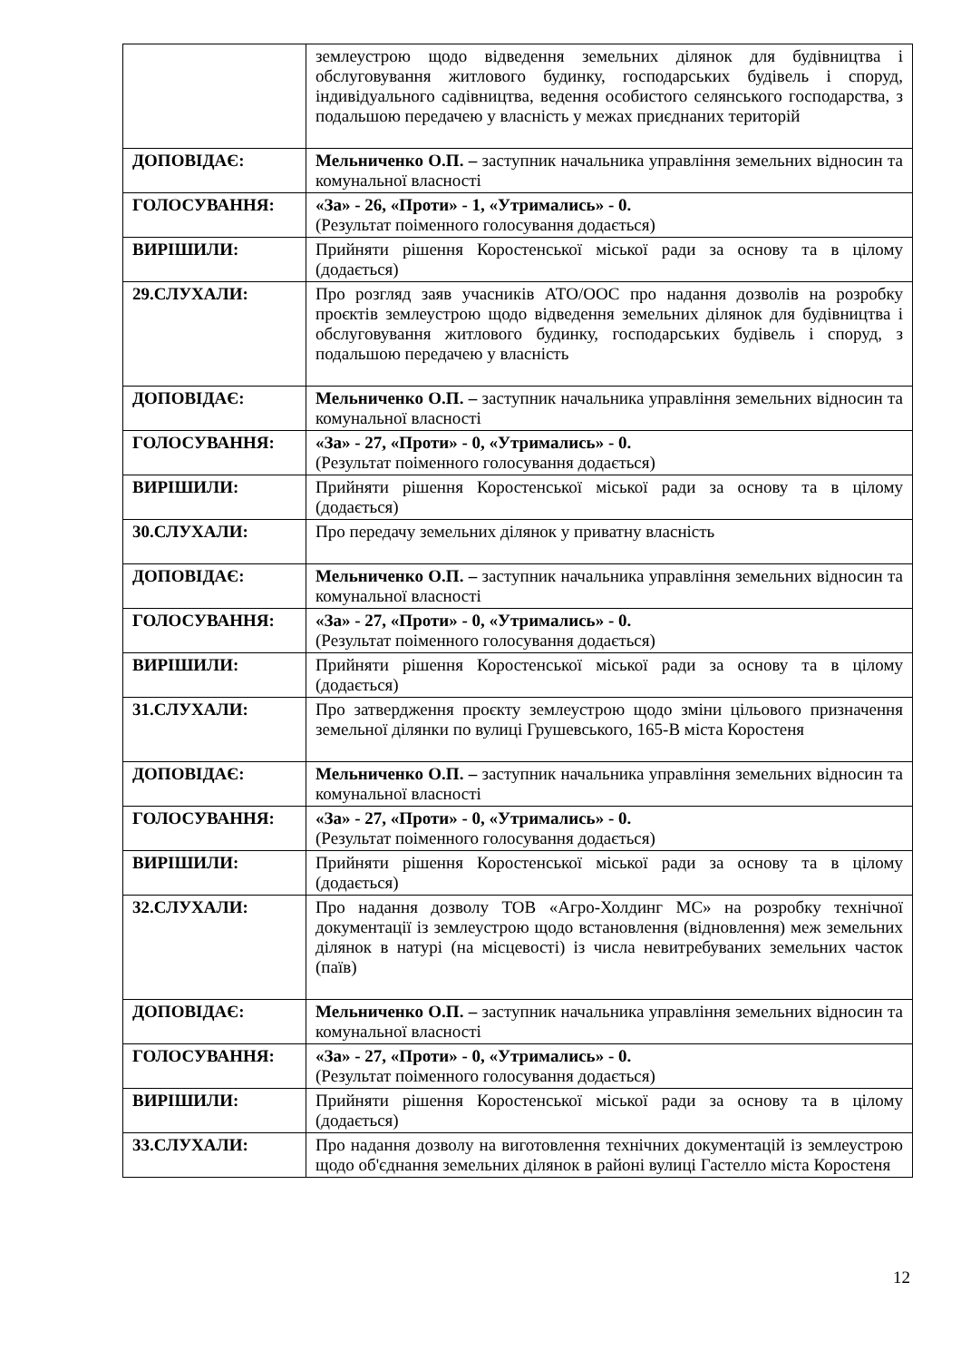| | землеустрою щодо відведення земельних ділянок для будівництва і обслуговування житлового будинку, господарських будівель і споруд, індивідуального садівництва, ведення особистого селянського господарства, з подальшою передачею у власність у межах приєднаних територій |
| ДОПОВІДАЄ: | Мельниченко О.П. – заступник начальника управління земельних відносин та комунальної власності |
| ГОЛОСУВАННЯ: | «За» - 26, «Проти» - 1, «Утримались» - 0. (Результат поіменного голосування додається) |
| ВИРІШИЛИ: | Прийняти рішення Коростенської міської ради за основу та в цілому (додається) |
| 29.СЛУХАЛИ: | Про розгляд заяв учасників АТО/ООС про надання дозволів на розробку проєктів землеустрою щодо відведення земельних ділянок для будівництва і обслуговування житлового будинку, господарських будівель і споруд, з подальшою передачею у власність |
| ДОПОВІДАЄ: | Мельниченко О.П. – заступник начальника управління земельних відносин та комунальної власності |
| ГОЛОСУВАННЯ: | «За» - 27, «Проти» - 0, «Утримались» - 0. (Результат поіменного голосування додається) |
| ВИРІШИЛИ: | Прийняти рішення Коростенської міської ради за основу та в цілому (додається) |
| 30.СЛУХАЛИ: | Про передачу земельних ділянок у приватну власність |
| ДОПОВІДАЄ: | Мельниченко О.П. – заступник начальника управління земельних відносин та комунальної власності |
| ГОЛОСУВАННЯ: | «За» - 27, «Проти» - 0, «Утримались» - 0. (Результат поіменного голосування додається) |
| ВИРІШИЛИ: | Прийняти рішення Коростенської міської ради за основу та в цілому (додається) |
| 31.СЛУХАЛИ: | Про затвердження проєкту землеустрою щодо зміни цільового призначення земельної ділянки по вулиці Грушевського, 165-В міста Коростеня |
| ДОПОВІДАЄ: | Мельниченко О.П. – заступник начальника управління земельних відносин та комунальної власності |
| ГОЛОСУВАННЯ: | «За» - 27, «Проти» - 0, «Утримались» - 0. (Результат поіменного голосування додається) |
| ВИРІШИЛИ: | Прийняти рішення Коростенської міської ради за основу та в цілому (додається) |
| 32.СЛУХАЛИ: | Про надання дозволу ТОВ «Агро-Холдинг МС» на розробку технічної документації із землеустрою щодо встановлення (відновлення) меж земельних ділянок в натурі (на місцевості) із числа невитребуваних земельних часток (паїв) |
| ДОПОВІДАЄ: | Мельниченко О.П. – заступник начальника управління земельних відносин та комунальної власності |
| ГОЛОСУВАННЯ: | «За» - 27, «Проти» - 0, «Утримались» - 0. (Результат поіменного голосування додається) |
| ВИРІШИЛИ: | Прийняти рішення Коростенської міської ради за основу та в цілому (додається) |
| 33.СЛУХАЛИ: | Про надання дозволу на виготовлення технічних документацій із землеустрою щодо об'єднання земельних ділянок в районі вулиці Гастелло міста Коростеня |
12